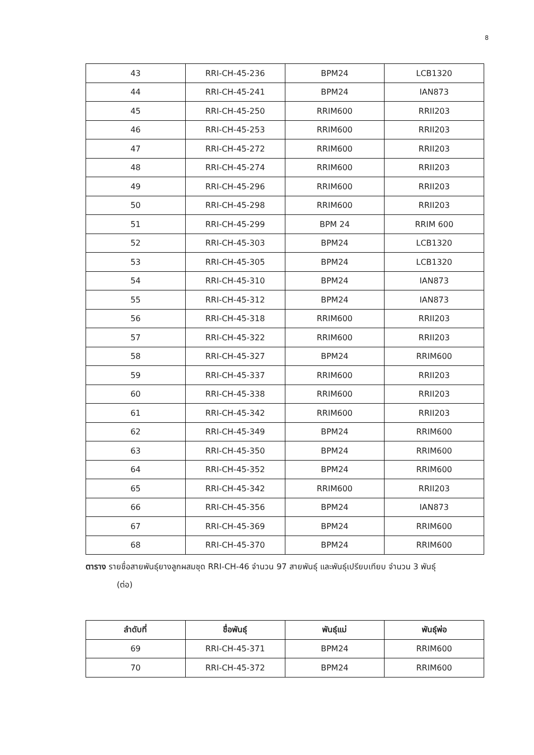8
| 43 | RRI-CH-45-236 | BPM24 | LCB1320 |
| 44 | RRI-CH-45-241 | BPM24 | IAN873 |
| 45 | RRI-CH-45-250 | RRIM600 | RRII203 |
| 46 | RRI-CH-45-253 | RRIM600 | RRII203 |
| 47 | RRI-CH-45-272 | RRIM600 | RRII203 |
| 48 | RRI-CH-45-274 | RRIM600 | RRII203 |
| 49 | RRI-CH-45-296 | RRIM600 | RRII203 |
| 50 | RRI-CH-45-298 | RRIM600 | RRII203 |
| 51 | RRI-CH-45-299 | BPM 24 | RRIM 600 |
| 52 | RRI-CH-45-303 | BPM24 | LCB1320 |
| 53 | RRI-CH-45-305 | BPM24 | LCB1320 |
| 54 | RRI-CH-45-310 | BPM24 | IAN873 |
| 55 | RRI-CH-45-312 | BPM24 | IAN873 |
| 56 | RRI-CH-45-318 | RRIM600 | RRII203 |
| 57 | RRI-CH-45-322 | RRIM600 | RRII203 |
| 58 | RRI-CH-45-327 | BPM24 | RRIM600 |
| 59 | RRI-CH-45-337 | RRIM600 | RRII203 |
| 60 | RRI-CH-45-338 | RRIM600 | RRII203 |
| 61 | RRI-CH-45-342 | RRIM600 | RRII203 |
| 62 | RRI-CH-45-349 | BPM24 | RRIM600 |
| 63 | RRI-CH-45-350 | BPM24 | RRIM600 |
| 64 | RRI-CH-45-352 | BPM24 | RRIM600 |
| 65 | RRI-CH-45-342 | RRIM600 | RRII203 |
| 66 | RRI-CH-45-356 | BPM24 | IAN873 |
| 67 | RRI-CH-45-369 | BPM24 | RRIM600 |
| 68 | RRI-CH-45-370 | BPM24 | RRIM600 |
ตาราง รายชื่อสายพันธุ์ยางลูกผสมชุด RRI-CH-46 จำนวน 97 สายพันธุ์ และพันธุ์เปรียบเทียบ จำนวน 3 พันธุ์
(ต่อ)
| ลำดับที่ | ชื่อพันธุ์ | พันธุ์แม่ | พันธุ์พ่อ |
| --- | --- | --- | --- |
| 69 | RRI-CH-45-371 | BPM24 | RRIM600 |
| 70 | RRI-CH-45-372 | BPM24 | RRIM600 |